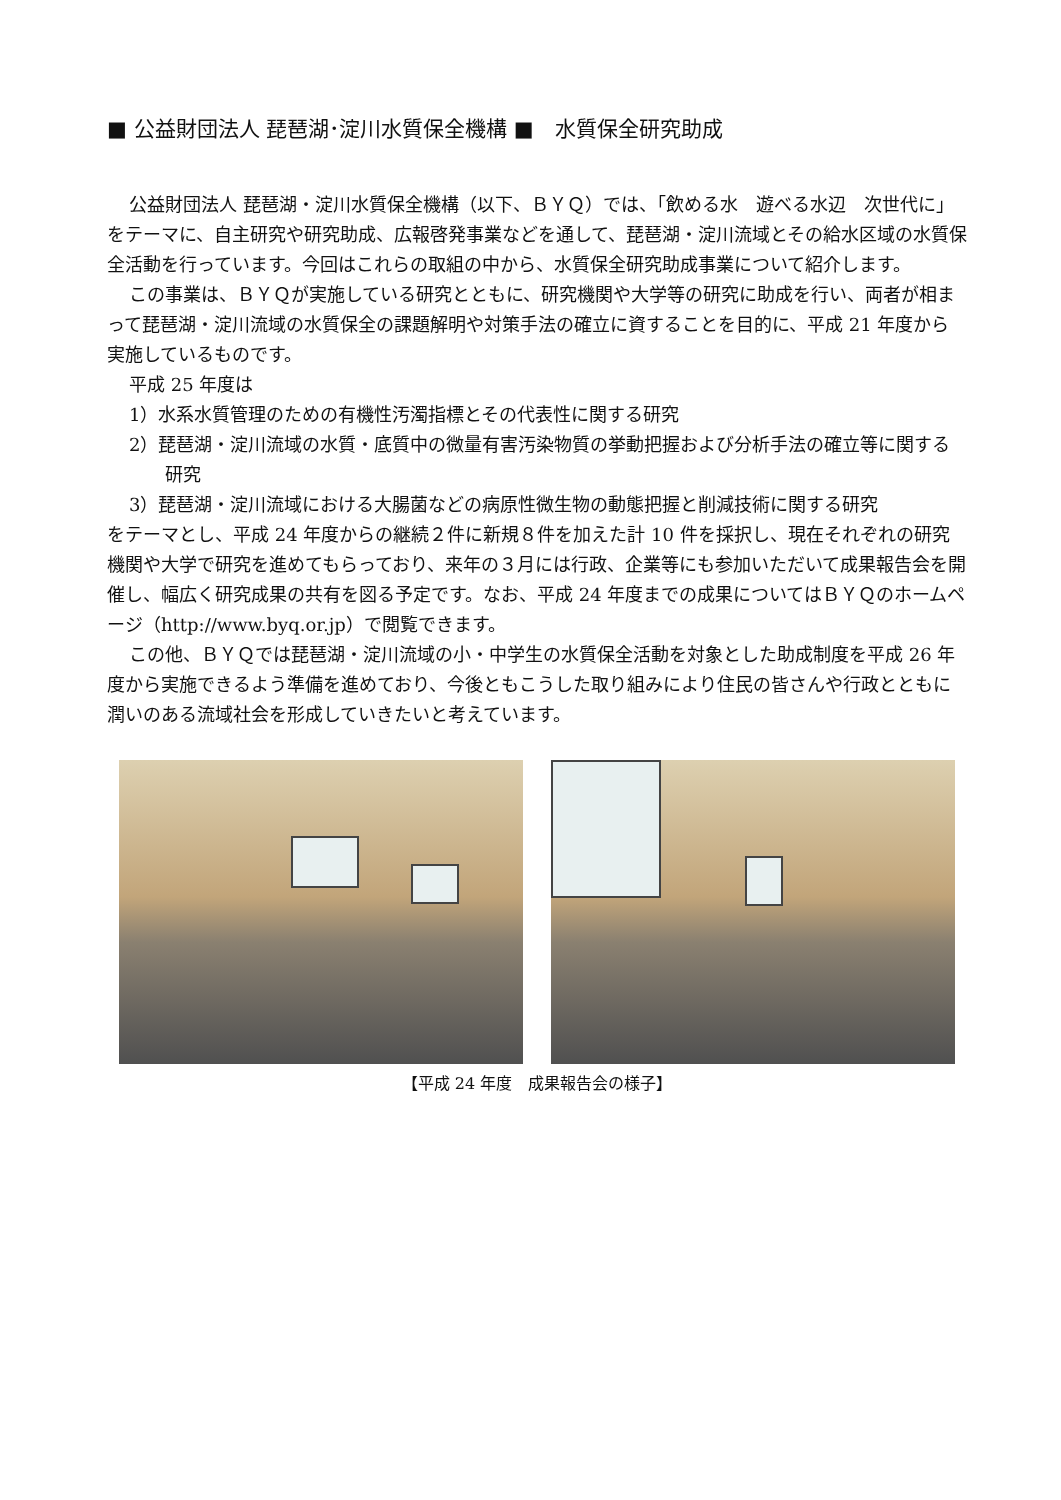■ 公益財団法人 琵琶湖･淀川水質保全機構 ■　水質保全研究助成
公益財団法人 琵琶湖・淀川水質保全機構（以下、ＢＹＱ）では、「飲める水　遊べる水辺　次世代に」をテーマに、自主研究や研究助成、広報啓発事業などを通して、琵琶湖・淀川流域とその給水区域の水質保全活動を行っています。今回はこれらの取組の中から、水質保全研究助成事業について紹介します。
この事業は、ＢＹＱが実施している研究とともに、研究機関や大学等の研究に助成を行い、両者が相まって琵琶湖・淀川流域の水質保全の課題解明や対策手法の確立に資することを目的に、平成 21 年度から実施しているものです。
平成 25 年度は
1）水系水質管理のための有機性汚濁指標とその代表性に関する研究
2）琵琶湖・淀川流域の水質・底質中の微量有害汚染物質の挙動把握および分析手法の確立等に関する研究
3）琵琶湖・淀川流域における大腸菌などの病原性微生物の動態把握と削減技術に関する研究
をテーマとし、平成 24 年度からの継続２件に新規８件を加えた計 10 件を採択し、現在それぞれの研究機関や大学で研究を進めてもらっており、来年の３月には行政、企業等にも参加いただいて成果報告会を開催し、幅広く研究成果の共有を図る予定です。なお、平成 24 年度までの成果についてはＢＹＱのホームページ（http://www.byq.or.jp）で閲覧できます。
この他、ＢＹＱでは琵琶湖・淀川流域の小・中学生の水質保全活動を対象とした助成制度を平成 26 年度から実施できるよう準備を進めており、今後ともこうした取り組みにより住民の皆さんや行政とともに潤いのある流域社会を形成していきたいと考えています。
【平成 24 年度　成果報告会の様子】